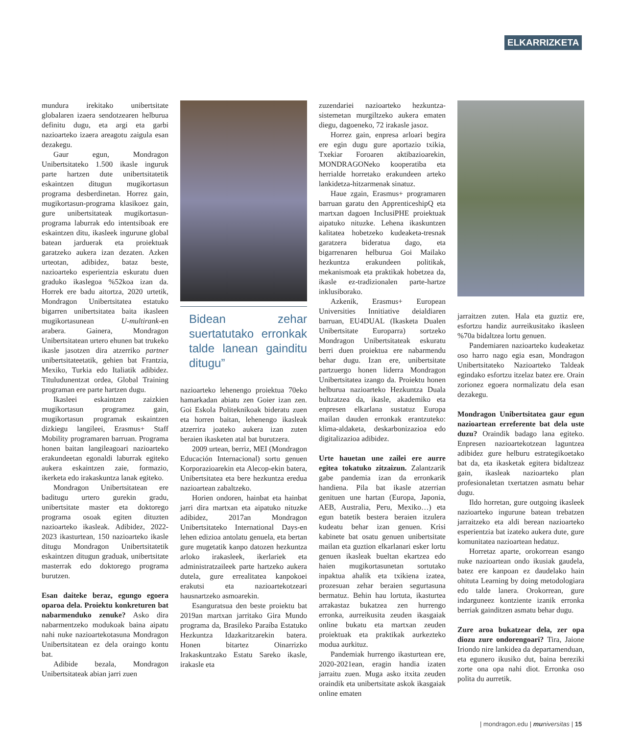ELKARRIZKETA
mundura irekitako unibertsitate globalaren izaera sendotzearen helburua definitu dugu, eta argi eta garbi nazioarteko izaera areagotu zaigula esan dezakegu.
Gaur egun, Mondragon Unibertsitateko 1.500 ikasle inguruk parte hartzen dute unibertsitatetik eskaintzen ditugun mugikortasun programa desberdinetan. Horrez gain, mugikortasun-programa klasikoez gain, gure unibertsitateak mugikortasun-programa laburrak edo intentsiboak ere eskaintzen ditu, ikasleek ingurune global batean jarduerak eta proiektuak garatzeko aukera izan dezaten. Azken urteotan, adibidez, bataz beste, nazioarteko esperientzia eskuratu duen graduko ikaslegoa %52koa izan da. Horrek ere badu aitortza, 2020 urtetik, Mondragon Unibertsitatea estatuko bigarren unibertsitatea baita ikasleen mugikortasunean U-multirank-en arabera. Gainera, Mondragon Unibertsitatean urtero ehunen bat trukeko ikasle jasotzen dira atzerriko partner unibertsitateetatik, gehien bat Frantzia, Mexiko, Turkia edo Italiatik adibidez. Tituludunentzat ordea, Global Training programan ere parte hartzen dugu.
Ikasleei eskaintzen zaizkien mugikortasun programez gain, mugikortasun programak eskaintzen dizkiegu langileei, Erasmus+ Staff Mobility programaren barruan. Programa honen baitan langileagoari nazioarteko erakundeetan egonaldi laburrak egiteko aukera eskaintzen zaie, formazio, ikerketa edo irakaskuntza lanak egiteko.
Mondragon Unibertsitatean ere baditugu urtero gurekin gradu, unibertsitate master eta doktorego programa osoak egiten dituzten nazioarteko ikasleak. Adibidez, 2022-2023 ikasturtean, 150 nazioarteko ikasle ditugu Mondragon Unibertsitatetik eskaintzen ditugun graduak, unibertsitate masterrak edo doktorego programa burutzen.
Esan daiteke beraz, egungo egoera oparoa dela. Proiektu konkreturen bat nabarmenduko zenuke? Asko dira nabarmentzeko modukoak baina aipatu nahi nuke nazioartekotasuna Mondragon Unibertsitatean ez dela oraingo kontu bat.
Adibide bezala, Mondragon Unibertsitateak abian jarri zuen
Bidean zehar suertatutako erronkak talde lanean gainditu ditugu”
nazioarteko lehenengo proiektua 70eko hamarkadan abiatu zen Goier izan zen. Goi Eskola Politeknikoak bideratu zuen eta horren baitan, lehenengo ikasleak atzerrira joateko aukera izan zuten beraien ikasketen atal bat burutzera.
2009 urtean, berriz, MEI (Mondragon Educación Internacional) sortu genuen Korporazioarekin eta Alecop-ekin batera, Unibertsitatea eta bere hezkuntza eredua nazioartean zabaltzeko.
Horien ondoren, hainbat eta hainbat jarri dira martxan eta aipatuko nituzke adibidez, 2017an Mondragon Unibertsitateko International Days-en lehen edizioa antolatu genuela, eta bertan gure mugetatik kanpo datozen hezkuntza arloko irakasleek, ikerlariek eta administratzaileek parte hartzeko aukera dutela, gure errealitatea kanpokoei erakutsi eta nazioartekotzeari hausnartzeko asmoarekin.
Esanguratsua den beste proiektu bat 2019an martxan jarritako Gira Mundo programa da, Brasileko Paraíba Estatuko Hezkuntza Idazkaritzarekin batera. Honen bitartez Oinarrizko Irakaskuntzako Estatu Sareko ikasle, irakasle eta
zuzendariei nazioarteko hezkuntza-sistemetan murgiltzeko aukera ematen diegu, dagoeneko, 72 irakasle jasoz.
Horrez gain, enpresa arloari begira ere egin dugu gure aportazio txikia, Txekiar Foroaren aktibazioarekin, MONDRAGONeko kooperatiba eta herrialde horretako erakundeen arteko lankidetza-hitzarmenak sinatuz.
Haue zgain, Erasmus+ programaren barruan garatu den ApprenticeshipQ eta martxan dagoen InclusiPHE proiektuak aipatuko nituzke. Lehena ikaskuntzen kalitatea hobetzeko kudeaketa-tresnak garatzera bideratua dago, eta bigarrenaren helburua Goi Mailako hezkuntza erakundeen politikak, mekanismoak eta praktikak hobetzea da, ikasle ez-tradizionalen parte-hartze inklusiborako.
Azkenik, Erasmus+ European Universities Innitiative deialdiaren barruan, EU4DUAL (Ikasketa Dualen Unibertsitate Europarra) sortzeko Mondragon Unibertsitateak eskuratu berri duen proiektua ere nabarmendu behar dugu. Izan ere, unibertsitate partzuergo honen liderra Mondragon Unibertsitatea izango da. Proiektu honen helburua nazioarteko Hezkuntza Duala bultzatzea da, ikasle, akademiko eta enpresen elkarlana sustatuz Europa mailan dauden erronkak erantzuteko: klima-aldaketa, deskarbonizazioa edo digitalizazioa adibidez.
Urte hauetan une zailei ere aurre egitea tokatuko zitzaizun. Zalantzarik gabe pandemia izan da erronkarik handiena. Pila bat ikasle atzerrian genituen une hartan (Europa, Japonia, AEB, Australia, Peru, Mexiko…) eta egun batetik bestera beraien itzulera kudeatu behar izan genuen. Krisi kabinete bat osatu genuen unibertsitate mailan eta guztion elkarlanari esker lortu genuen ikasleak bueltan ekartzea edo haien mugikortasunetan sortutako inpaktua ahalik eta txikiena izatea, prozesuan zehar beraien segurtasuna bermatuz. Behin hau lortuta, ikasturtea arrakastaz bukatzea zen hurrengo erronka, aurreikusita zeuden ikasgaiak online bukatu eta martxan zeuden proiektuak eta praktikak aurkezteko modua aurkituz.
Pandemiak hurrengo ikasturtean ere, 2020-2021ean, eragin handia izaten jarraitu zuen. Muga asko itxita zeuden oraindik eta unibertsitate askok ikasgaiak online ematen
jarraitzen zuten. Hala eta guztiz ere, esfortzu handiz aurreikusitako ikasleen %70a bidaltzea lortu genuen.
Pandemiaren nazioarteko kudeaketaz oso harro nago egia esan, Mondragon Unibertsitateko Nazioarteko Taldeak egindako esfortzu itzelaz batez ere. Orain zorionez egoera normalizatu dela esan dezakegu.
Mondragon Unibertsitatea gaur egun nazioartean erreferente bat dela uste duzu? Oraindik badago lana egiteko. Enpresen nazioartekotzean laguntzea adibidez gure helburu estrategikoetako bat da, eta ikasketak egitera bidaltzeaz gain, ikasleak nazioarteko plan profesionaletan txertatzen asmatu behar dugu.
Ildo horretan, gure outgoing ikasleek nazioarteko ingurune batean trebatzen jarraitzeko eta aldi berean nazioarteko esperientzia bat izateko aukera dute, gure komunitatea nazioartean hedatuz.
Horretaz aparte, orokorrean esango nuke nazioartean ondo ikusiak gaudela, batez ere kanpoan ez daudelako hain ohituta Learning by doing metodologiara edo talde lanera. Orokorrean, gure indarguneez kontziente izanik erronka berriak gainditzen asmatu behar dugu.
Zure aroa bukatzear dela, zer opa diozu zure ondorengoari? Tira, Jaione Iriondo nire lankidea da departamenduan, eta egunero ikusiko dut, baina bereziki zorte ona opa nahi diot. Erronka oso polita du aurretik.
| mondragon.edu | mu niversitas | 15